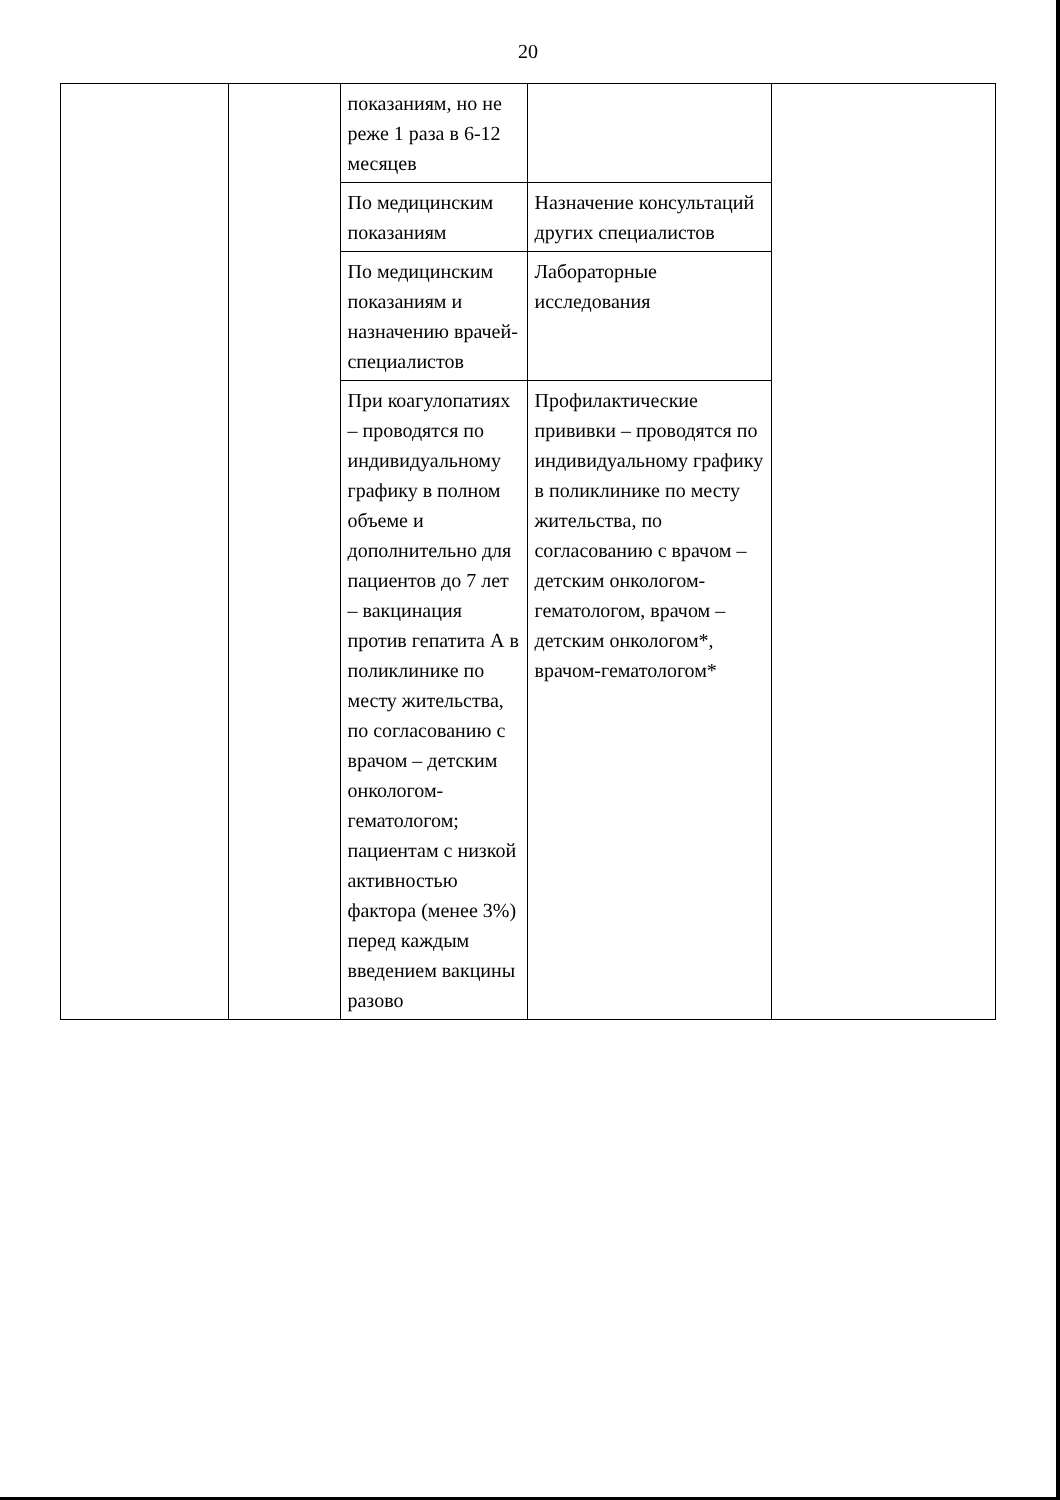20
| | | показаниям, но не реже 1 раза в 6-12 месяцев | | |
| | | По медицинским показаниям | Назначение консультаций других специалистов | |
| | | По медицинским показаниям и назначению врачей-специалистов | Лабораторные исследования | |
| | | При коагулопатиях – проводятся по индивидуальному графику в полном объеме и дополнительно для пациентов до 7 лет – вакцинация против гепатита А в поликлинике по месту жительства, по согласованию с врачом – детским онкологом-гематологом; пациентам с низкой активностью фактора (менее 3%) перед каждым введением вакцины разово | Профилактические прививки – проводятся по индивидуальному графику в поликлинике по месту жительства, по согласованию с врачом – детским онкологом-гематологом, врачом – детским онкологом*, врачом-гематологом* | |